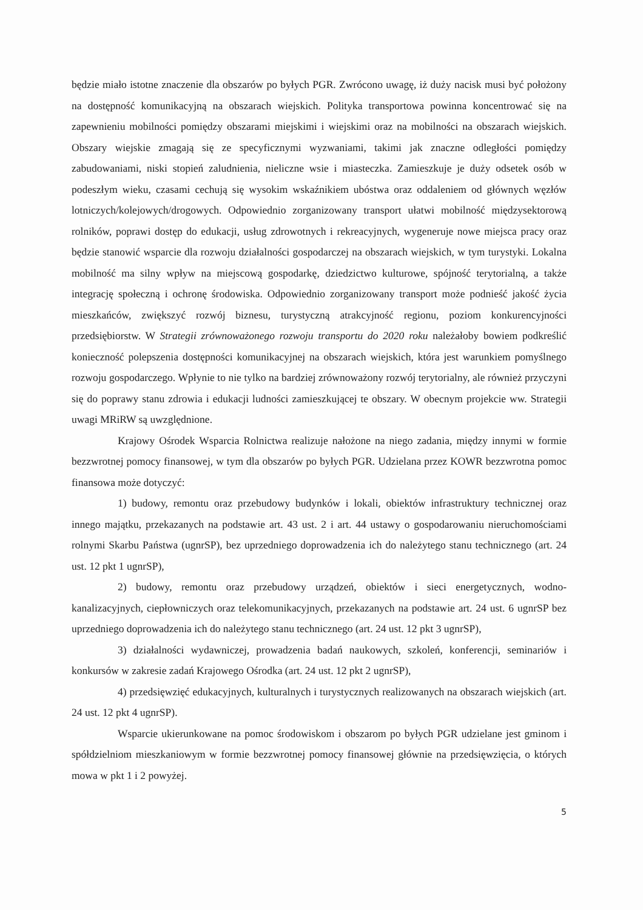będzie miało istotne znaczenie dla obszarów po byłych PGR. Zwrócono uwagę, iż duży nacisk musi być położony na dostępność komunikacyjną na obszarach wiejskich. Polityka transportowa powinna koncentrować się na zapewnieniu mobilności pomiędzy obszarami miejskimi i wiejskimi oraz na mobilności na obszarach wiejskich. Obszary wiejskie zmagają się ze specyficznymi wyzwaniami, takimi jak znaczne odległości pomiędzy zabudowaniami, niski stopień zaludnienia, nieliczne wsie i miasteczka. Zamieszkuje je duży odsetek osób w podeszłym wieku, czasami cechują się wysokim wskaźnikiem ubóstwa oraz oddaleniem od głównych węzłów lotniczych/kolejowych/drogowych. Odpowiednio zorganizowany transport ułatwi mobilność międzysektorową rolników, poprawi dostęp do edukacji, usług zdrowotnych i rekreacyjnych, wygeneruje nowe miejsca pracy oraz będzie stanowić wsparcie dla rozwoju działalności gospodarczej na obszarach wiejskich, w tym turystyki. Lokalna mobilność ma silny wpływ na miejscową gospodarkę, dziedzictwo kulturowe, spójność terytorialną, a także integrację społeczną i ochronę środowiska. Odpowiednio zorganizowany transport może podnieść jakość życia mieszkańców, zwiększyć rozwój biznesu, turystyczną atrakcyjność regionu, poziom konkurencyjności przedsiębiorstw. W Strategii zrównoważonego rozwoju transportu do 2020 roku należałoby bowiem podkreślić konieczność polepszenia dostępności komunikacyjnej na obszarach wiejskich, która jest warunkiem pomyślnego rozwoju gospodarczego. Wpłynie to nie tylko na bardziej zrównoważony rozwój terytorialny, ale również przyczyni się do poprawy stanu zdrowia i edukacji ludności zamieszkującej te obszary. W obecnym projekcie ww. Strategii uwagi MRiRW są uwzględnione.
Krajowy Ośrodek Wsparcia Rolnictwa realizuje nałożone na niego zadania, między innymi w formie bezzwrotnej pomocy finansowej, w tym dla obszarów po byłych PGR. Udzielana przez KOWR bezzwrotna pomoc finansowa może dotyczyć:
1) budowy, remontu oraz przebudowy budynków i lokali, obiektów infrastruktury technicznej oraz innego majątku, przekazanych na podstawie art. 43 ust. 2 i art. 44 ustawy o gospodarowaniu nieruchomościami rolnymi Skarbu Państwa (ugnrSP), bez uprzedniego doprowadzenia ich do należytego stanu technicznego (art. 24 ust. 12 pkt 1 ugnrSP),
2) budowy, remontu oraz przebudowy urządzeń, obiektów i sieci energetycznych, wodno-kanalizacyjnych, ciepłowniczych oraz telekomunikacyjnych, przekazanych na podstawie art. 24 ust. 6 ugnrSP bez uprzedniego doprowadzenia ich do należytego stanu technicznego (art. 24 ust. 12 pkt 3 ugnrSP),
3) działalności wydawniczej, prowadzenia badań naukowych, szkoleń, konferencji, seminariów i konkursów w zakresie zadań Krajowego Ośrodka (art. 24 ust. 12 pkt 2 ugnrSP),
4) przedsięwzięć edukacyjnych, kulturalnych i turystycznych realizowanych na obszarach wiejskich (art. 24 ust. 12 pkt 4 ugnrSP).
Wsparcie ukierunkowane na pomoc środowiskom i obszarom po byłych PGR udzielane jest gminom i spółdzielniom mieszkaniowym w formie bezzwrotnej pomocy finansowej głównie na przedsięwzięcia, o których mowa w pkt 1 i 2 powyżej.
5